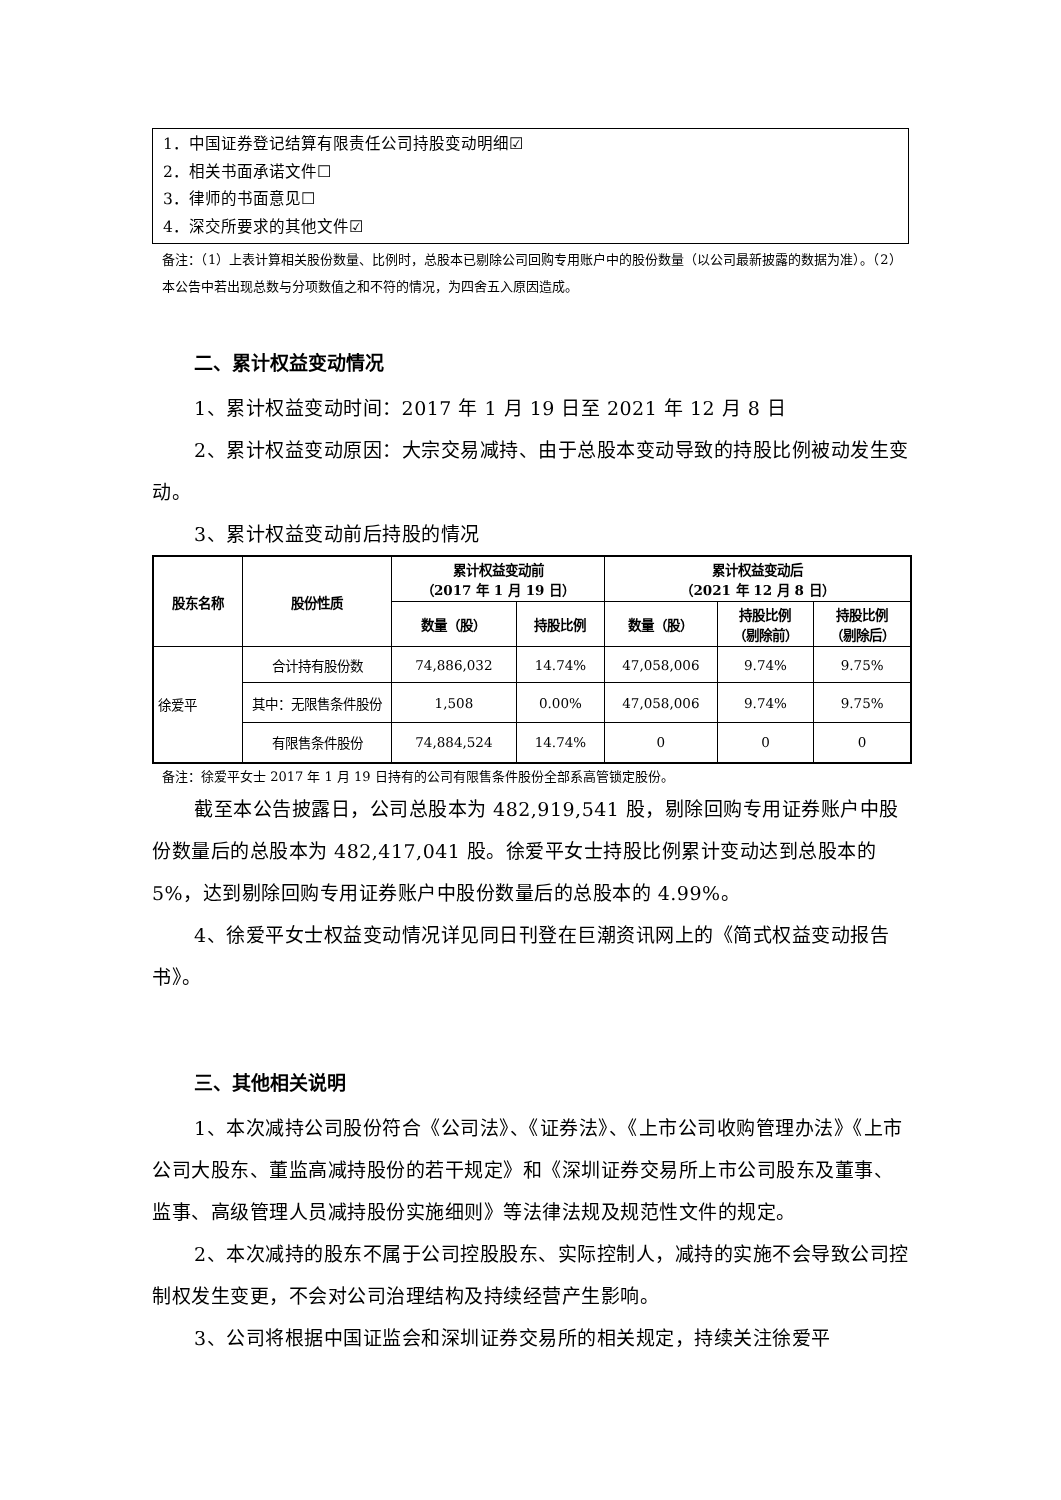1．中国证券登记结算有限责任公司持股变动明细☑
2．相关书面承诺文件☐
3．律师的书面意见☐
4．深交所要求的其他文件☑
备注：（1）上表计算相关股份数量、比例时，总股本已剔除公司回购专用账户中的股份数量（以公司最新披露的数据为准）。（2）本公告中若出现总数与分项数值之和不符的情况，为四舍五入原因造成。
二、累计权益变动情况
1、累计权益变动时间：2017 年 1 月 19 日至 2021 年 12 月 8 日
2、累计权益变动原因：大宗交易减持、由于总股本变动导致的持股比例被动发生变动。
3、累计权益变动前后持股的情况
| 股东名称 | 股份性质 | 累计权益变动前 （2017 年 1 月 19 日） | | 累计权益变动后 （2021 年 12 月 8 日） | | |
| --- | --- | --- | --- | --- | --- | --- |
| | | 数量（股） | 持股比例 | 数量（股） | 持股比例 （剔除前） | 持股比例 （剔除后） |
| 徐爱平 | 合计持有股份数 | 74,886,032 | 14.74% | 47,058,006 | 9.74% | 9.75% |
| | 其中：无限售条件股份 | 1,508 | 0.00% | 47,058,006 | 9.74% | 9.75% |
| | 有限售条件股份 | 74,884,524 | 14.74% | 0 | 0 | 0 |
备注：徐爱平女士 2017 年 1 月 19 日持有的公司有限售条件股份全部系高管锁定股份。
截至本公告披露日，公司总股本为 482,919,541 股，剔除回购专用证券账户中股份数量后的总股本为 482,417,041 股。徐爱平女士持股比例累计变动达到总股本的 5%，达到剔除回购专用证券账户中股份数量后的总股本的 4.99%。
4、徐爱平女士权益变动情况详见同日刊登在巨潮资讯网上的《简式权益变动报告书》。
三、其他相关说明
1、本次减持公司股份符合《公司法》、《证券法》、《上市公司收购管理办法》《上市公司大股东、董监高减持股份的若干规定》和《深圳证券交易所上市公司股东及董事、监事、高级管理人员减持股份实施细则》等法律法规及规范性文件的规定。
2、本次减持的股东不属于公司控股股东、实际控制人，减持的实施不会导致公司控制权发生变更，不会对公司治理结构及持续经营产生影响。
3、公司将根据中国证监会和深圳证券交易所的相关规定，持续关注徐爱平